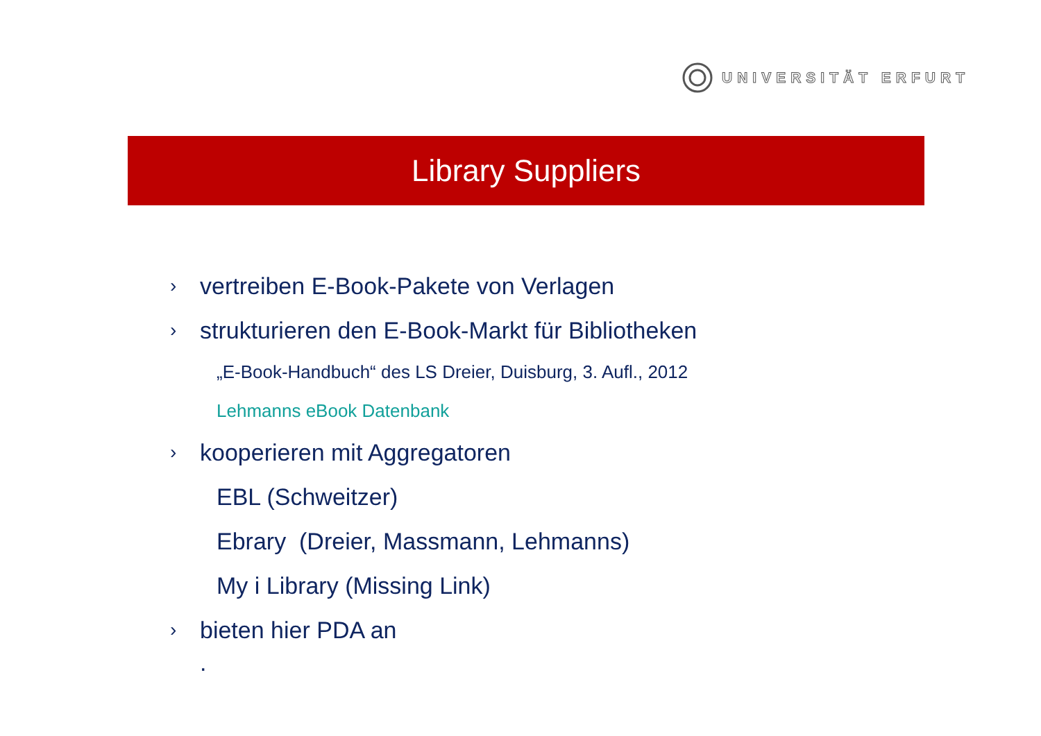UNIVERSITÄT ERFURT
Library Suppliers
› vertreiben E-Book-Pakete von Verlagen
› strukturieren den E-Book-Markt für Bibliotheken
„E-Book-Handbuch“ des LS Dreier, Duisburg, 3. Aufl., 2012
Lehmanns eBook Datenbank
› kooperieren mit Aggregatoren
EBL (Schweitzer)
Ebrary (Dreier, Massmann, Lehmanns)
My i Library (Missing Link)
› bieten hier PDA an
.